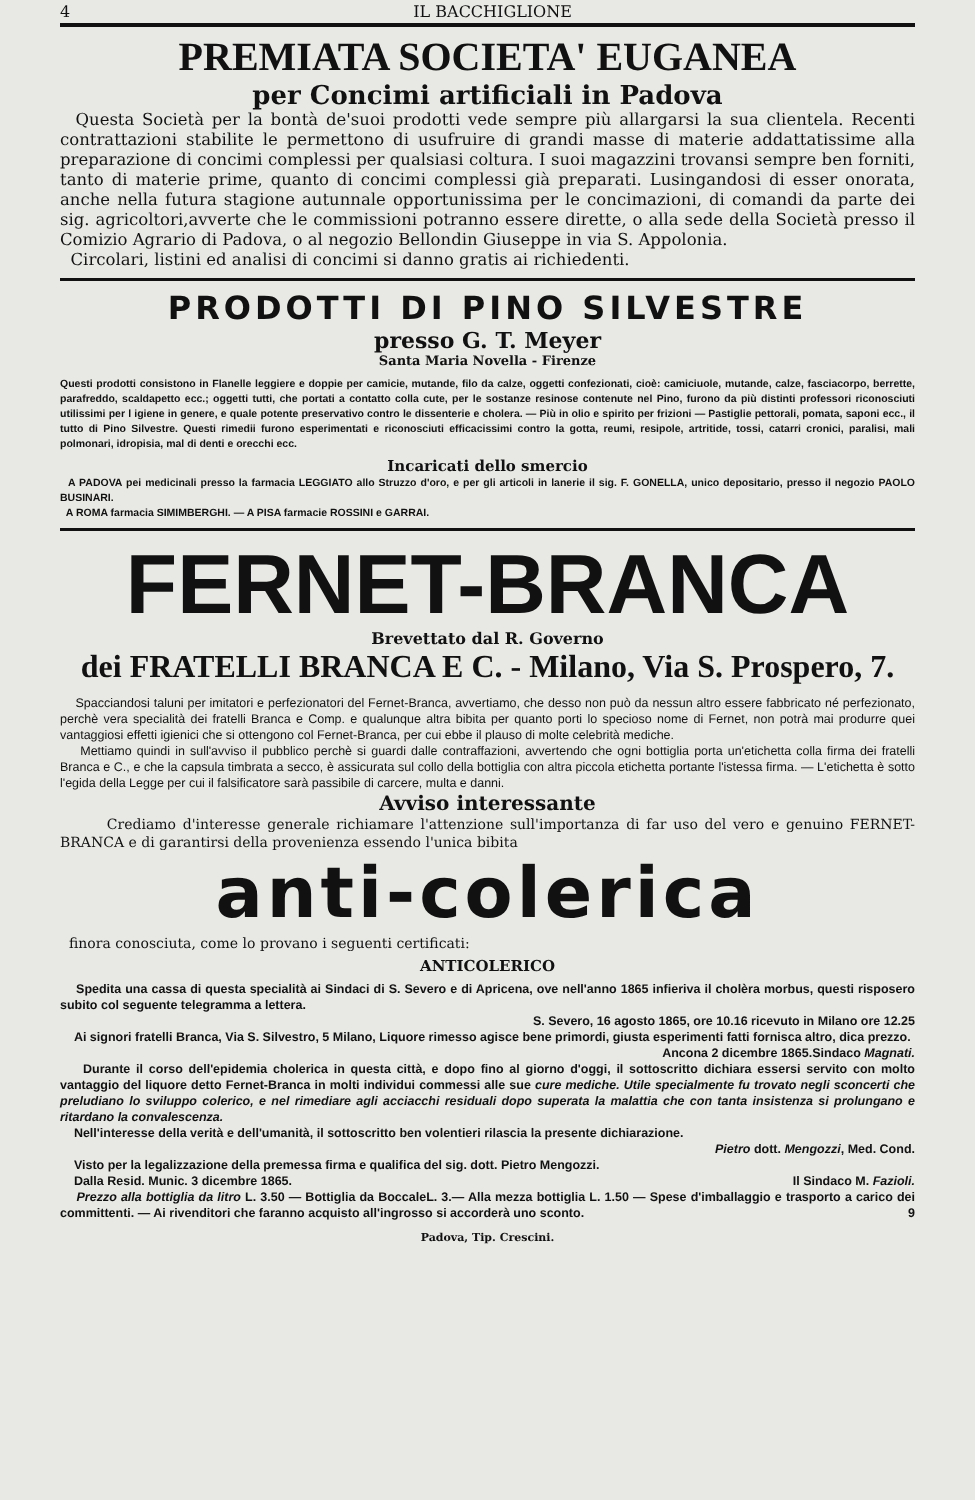4 IL BACCHIGLIONE
PREMIATA SOCIETA' EUGANEA
per Concimi artificiali in Padova
Questa Società per la bontà de'suoi prodotti vede sempre più allargarsi la sua clientela. Recenti contrattazioni stabilite le permettono di usufruire di grandi masse di materie addattatissime alla preparazione di concimi complessi per qualsiasi coltura. I suoi magazzini trovansi sempre ben forniti, tanto di materie prime, quanto di concimi complessi già preparati. Lusingandosi di esser onorata, anche nella futura stagione autunnale opportunissima per le concimazioni, di comandi da parte dei sig. agricoltori,avverte che le commissioni potranno essere dirette, o alla sede della Società presso il Comizio Agrario di Padova, o al negozio Bellondin Giuseppe in via S. Appolonia.
Circolari, listini ed analisi di concimi si danno gratis ai richiedenti.
PRODOTTI DI PINO SILVESTRE
presso G. T. Meyer
Santa Maria Novella - Firenze
Questi prodotti consistono in Flanelle leggiere e doppie per camicie, mutande, filo da calze, oggetti confezionati, cioè: camiciuole, mutande, calze, fasciacorpo, berrette, parafreddo, scaldapetto ecc.; oggetti tutti, che portati a contatto colla cute, per le sostanze resinose contenute nel Pino, furono da più distinti professori riconosciuti utilissimi per l igiene in genere, e quale potente preservativo contro le dissenterie e cholera. — Più in olio e spirito per frizioni — Pastiglie pettorali, pomata, saponi ecc., il tutto di Pino Silvestre. Questi rimedii furono esperimentati e riconosciuti efficacissimi contro la gotta, reumi, resipole, artritide, tossi, catarri cronici, paralisi, mali polmonari, idropisia, mal di denti e orecchi ecc.
Incaricati dello smercio
A PADOVA pei medicinali presso la farmacia LEGGIATO allo Struzzo d'oro, e per gli articoli in lanerie il sig. F. GONELLA, unico depositario, presso il negozio PAOLO BUSINARI.
A ROMA farmacia SIMIMBERGHI. — A PISA farmacie ROSSINI e GARRAI.
FERNET-BRANCA
Brevettato dal R. Governo
dei FRATELLI BRANCA E C. - Milano, Via S. Prospero, 7.
Spacciandosi taluni per imitatori e perfezionatori del Fernet-Branca, avvertiamo, che desso non può da nessun altro essere fabbricato né perfezionato, perchè vera specialità dei fratelli Branca e Comp. e qualunque altra bibita per quanto porti lo specioso nome di Fernet, non potrà mai produrre quei vantaggiosi effetti igienici che si ottengono col Fernet-Branca, per cui ebbe il plauso di molte celebrità mediche.
Mettiamo quindi in sull'avviso il pubblico perchè si guardi dalle contraffazioni, avvertendo che ogni bottiglia porta un'etichetta colla firma dei fratelli Branca e C., e che la capsula timbrata a secco, è assicurata sul collo della bottiglia con altra piccola etichetta portante l'istessa firma. — L'etichetta è sotto l'egida della Legge per cui il falsificatore sarà passibile di carcere, multa e danni.
Avviso interessante
Crediamo d'interesse generale richiamare l'attenzione sull'importanza di far uso del vero e genuino FERNET-BRANCA e di garantirsi della provenienza essendo l'unica bibita
anti-colerica
finora conosciuta, come lo provano i seguenti certificati:
ANTICOLERICO
Spedita una cassa di questa specialità ai Sindaci di S. Severo e di Apricena, ove nell'anno 1865 infieriva il cholèra morbus, questi risposero subito col seguente telegramma a lettera.
S. Severo, 16 agosto 1865, ore 10.16 ricevuto in Milano ore 12.25
Ai signori fratelli Branca, Via S. Silvestro, 5 Milano, Liquore rimesso agisce bene primordi, giusta esperimenti fatti fornisca altro, dica prezzo. Sindaco Magnati.
Ancona 2 dicembre 1865.
Durante il corso dell'epidemia cholerica in questa città, e dopo fino al giorno d'oggi, il sottoscritto dichiara essersi servito con molto vantaggio del liquore detto Fernet-Branca in molti individui commessi alle sue cure mediche. Utile specialmente fu trovato negli sconcerti che preludiano lo sviluppo colerico, e nel rimediare agli acciacchi residuali dopo superata la malattia che con tanta insistenza si prolungano e ritardano la convalescenza.
Nell'interesse della verità e dell'umanità, il sottoscritto ben volentieri rilascia la presente dichiarazione.
Pietro dott. Mengozzi, Med. Cond.
Visto per la legalizzazione della premessa firma e qualifica del sig. dott. Pietro Mengozzi.
Dalla Resid. Munic. 3 dicembre 1865. Il Sindaco M. Fazioli.
Prezzo alla bottiglia da litro L. 3.50 — Bottiglia da BoccaleL. 3.— Alla mezza bottiglia L. 1.50 — Spese d'imballaggio e trasporto a carico dei committenti. — Ai rivenditori che faranno acquisto all'ingrosso si accorderà uno sconto. 9
Padova, Tip. Crescini.